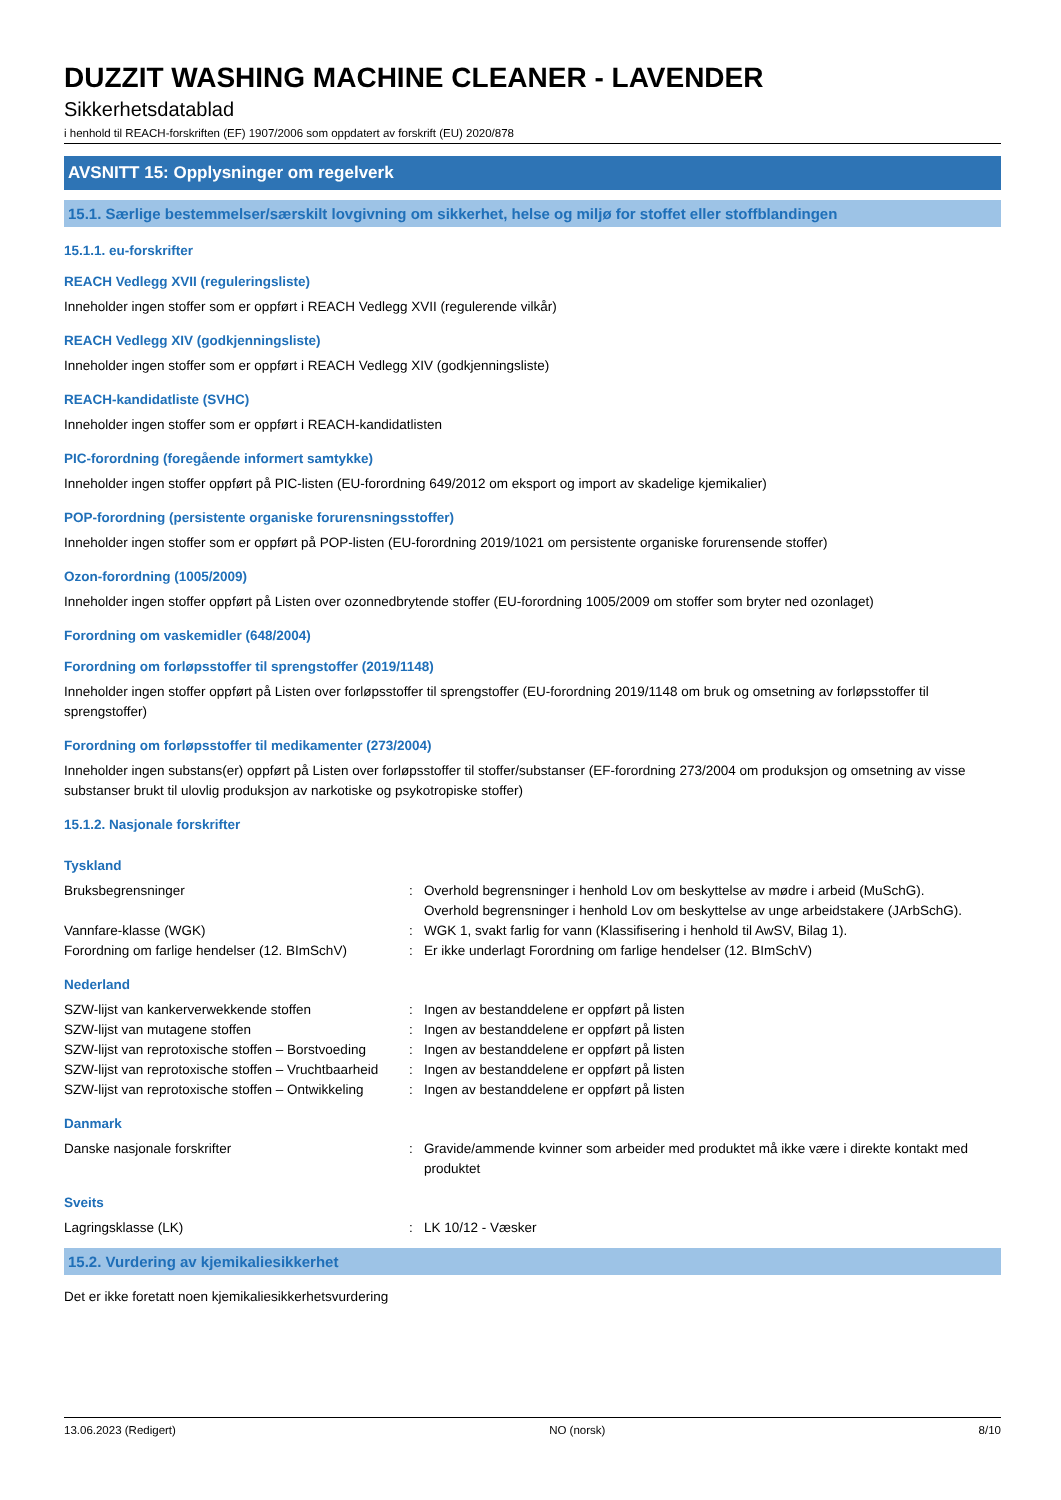DUZZIT WASHING MACHINE CLEANER - LAVENDER
Sikkerhetsdatablad
i henhold til REACH-forskriften (EF) 1907/2006 som oppdatert av forskrift (EU) 2020/878
AVSNITT 15: Opplysninger om regelverk
15.1. Særlige bestemmelser/særskilt lovgivning om sikkerhet, helse og miljø for stoffet eller stoffblandingen
15.1.1. eu-forskrifter
REACH Vedlegg XVII (reguleringsliste)
Inneholder ingen stoffer som er oppført i REACH Vedlegg XVII (regulerende vilkår)
REACH Vedlegg XIV (godkjenningsliste)
Inneholder ingen stoffer som er oppført i REACH Vedlegg XIV (godkjenningsliste)
REACH-kandidatliste (SVHC)
Inneholder ingen stoffer som er oppført i REACH-kandidatlisten
PIC-forordning (foregående informert samtykke)
Inneholder ingen stoffer oppført på PIC-listen (EU-forordning 649/2012 om eksport og import av skadelige kjemikalier)
POP-forordning (persistente organiske forurensningsstoffer)
Inneholder ingen stoffer som er oppført på POP-listen (EU-forordning 2019/1021 om persistente organiske forurensende stoffer)
Ozon-forordning (1005/2009)
Inneholder ingen stoffer oppført på Listen over ozonnedbrytende stoffer (EU-forordning 1005/2009 om stoffer som bryter ned ozonlaget)
Forordning om vaskemidler (648/2004)
Forordning om forløpsstoffer til sprengstoffer (2019/1148)
Inneholder ingen stoffer oppført på Listen over forløpsstoffer til sprengstoffer (EU-forordning 2019/1148 om bruk og omsetning av forløpsstoffer til sprengstoffer)
Forordning om forløpsstoffer til medikamenter (273/2004)
Inneholder ingen substans(er) oppført på Listen over forløpsstoffer til stoffer/substanser (EF-forordning 273/2004 om produksjon og omsetning av visse substanser brukt til ulovlig produksjon av narkotiske og psykotropiske stoffer)
15.1.2. Nasjonale forskrifter
Tyskland
| Bruksbegrensninger | : | Overhold begrensninger i henhold Lov om beskyttelse av mødre i arbeid (MuSchG). Overhold begrensninger i henhold Lov om beskyttelse av unge arbeidstakere (JArbSchG). |
| Vannfare-klasse (WGK) | : | WGK 1, svakt farlig for vann (Klassifisering i henhold til AwSV, Bilag 1). |
| Forordning om farlige hendelser (12. BImSchV) | : | Er ikke underlagt Forordning om farlige hendelser (12. BImSchV) |
Nederland
| SZW-lijst van kankerverwekkende stoffen | : | Ingen av bestanddelene er oppført på listen |
| SZW-lijst van mutagene stoffen | : | Ingen av bestanddelene er oppført på listen |
| SZW-lijst van reprotoxische stoffen – Borstvoeding | : | Ingen av bestanddelene er oppført på listen |
| SZW-lijst van reprotoxische stoffen – Vruchtbaarheid | : | Ingen av bestanddelene er oppført på listen |
| SZW-lijst van reprotoxische stoffen – Ontwikkeling | : | Ingen av bestanddelene er oppført på listen |
Danmark
| Danske nasjonale forskrifter | : | Gravide/ammende kvinner som arbeider med produktet må ikke være i direkte kontakt med produktet |
Sveits
| Lagringsklasse (LK) | : | LK 10/12 - Væsker |
15.2. Vurdering av kjemikaliesikkerhet
Det er ikke foretatt noen kjemikaliesikkerhetsvurdering
13.06.2023 (Redigert) NO (norsk) 8/10